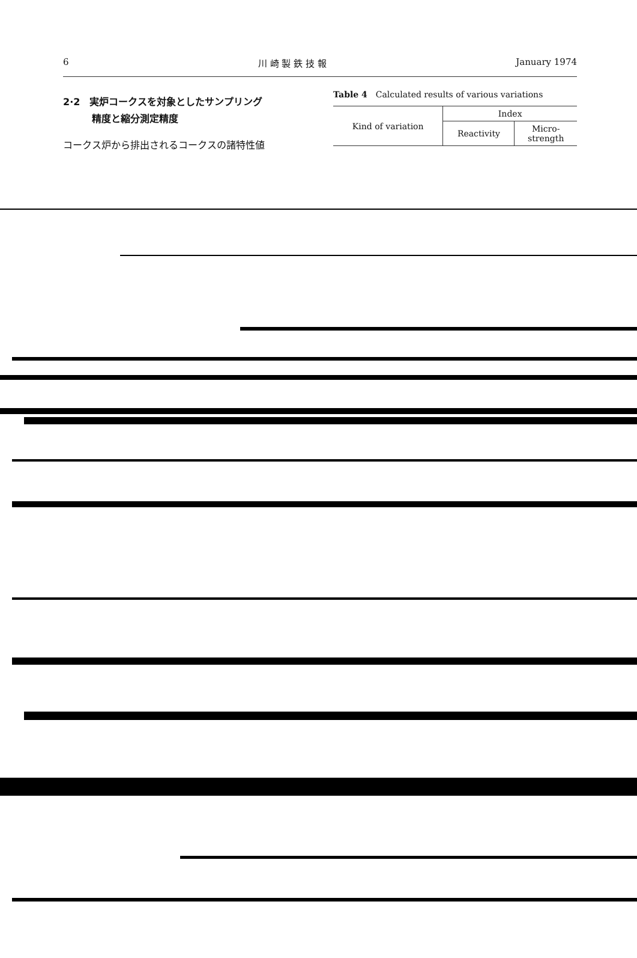6 川 崎 製 鉄 技 報 January 1974
2·2　実炉コークスを対象としたサンプリング
　　　精度と縮分測定精度
コークス炉から排出されるコークスの諸特性値
Table 4　Calculated results of various variations
| Kind of variation | Index | |
| --- | --- | --- |
| | Reactivity | Micro- strength |